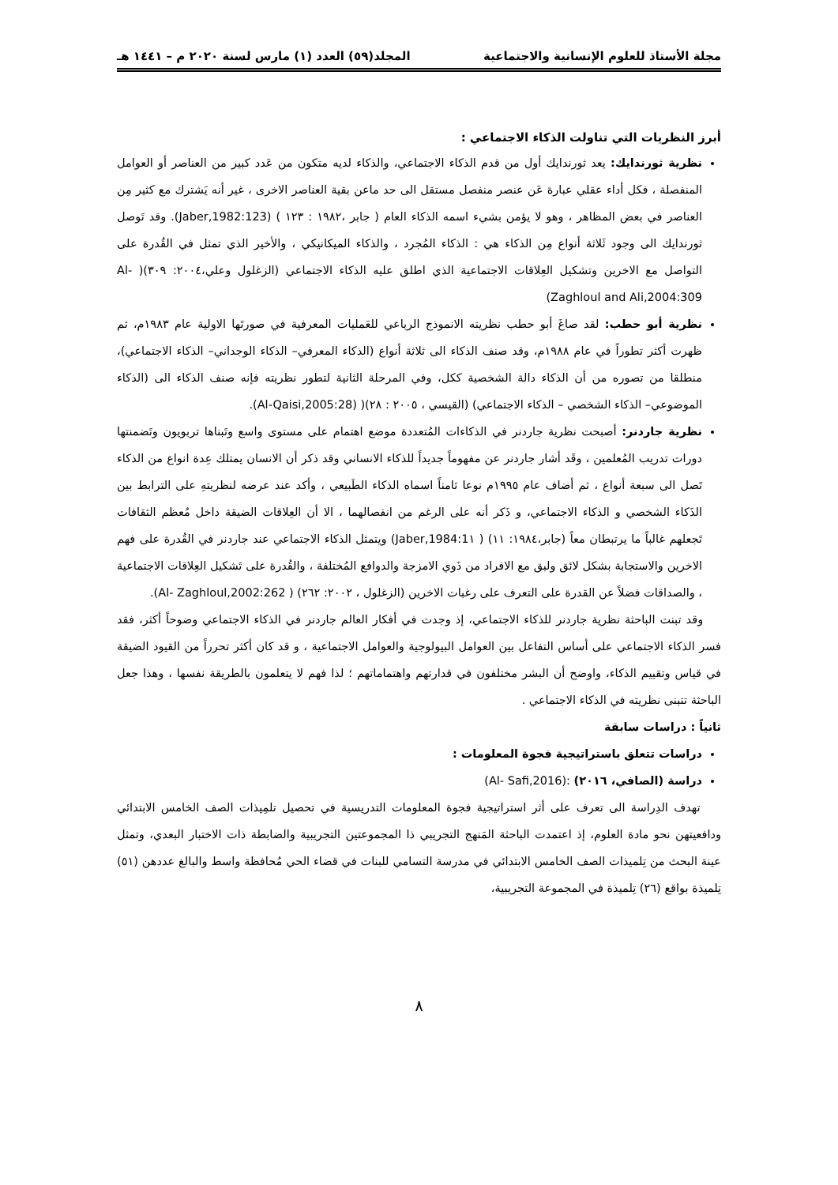مجلة الأستاذ للعلوم الإنسانية والاجتماعية المجلد(٥٩) العدد (١) مارس لسنة ٢٠٢٠ م – ١٤٤١ هـ
أبرز النظريات التي تناولت الذكاء الاجتماعي :
نظرية ثورندايك: يعد ثورندايك أول من قدم الذكاء الاجتماعي، والذكاء لديه متكون من عَدد كبير من العناصر أو العوامل المنفصلة ، فكل أداء عقلي عبارة عَن عنصر منفصل مستقل الى حد ماعن بقية العناصر الاخرى ، غير أنه يَشترك مع كثير مِن العناصر في بعض المظاهر ، وهو لا يؤمن بشيء اسمه الذكاء العام ( جابر ،١٩٨٢ : ١٢٣ ) (Jaber,1982:123). وقد تَوصل ثورندايك الى وجود ثَلاثة أنواع مِن الذكاء هي : الذكاء المُجرد ، والذكاء الميكانيكي ، والأخير الذي تمثل في القُدرة على التواصل مع الاخرين وتشكيل العِلاقات الاجتماعية الذي اطلق عليه الذكاء الاجتماعي (الزغلول وعلي،٢٠٠٤: ٣٠٩)( Al- Zaghloul and Ali,2004:309)
نظرية أبو حطب: لقد صاغَ أبو حطب نظريته الانموذج الرباعي للعَمليات المعرفية في صورتَها الاولية عام ١٩٨٣م، ثم ظهرت أكثر تطوراً في عام ١٩٨٨م، وقد صنف الذكاء الى ثلاثة أنواع (الذكاء المعرفي– الذكاء الوجداني– الذكاء الاجتماعي)، منطلقا من تصوره من أن الذكاء دالة الشخصية ككل، وفي المرحلة الثانية لتطور نظريته فإنه صنف الذكاء الى (الذكاء الموضوعي– الذكاء الشخصي – الذكاء الاجتماعي) (القيسي ، ٢٠٠٥ : ٢٨)( (Al-Qaisi,2005:28).
نظرية جاردنر: أصبحت نظرية جاردنر في الذكاءات المُتعددة موضع اهتمام على مستوى واسع وتَبناها تربويون وتَضمنتها دورات تدريب المُعلمين ، وقَد أشار جاردنر عن مفهوماً جديداً للذكاء الانساني وقد ذكر أن الانسان يمتلك عِدة انواع من الذكاء تَصل الى سبعة أنواع ، ثم أضاف عام ١٩٩٥م نوعا ثامناً اسماه الذكاء الطَبيعي ، وأكد عند عرضه لنظريتهِ على الترابط بين الذَكاء الشخصي و الذكاء الاجتماعي، و ذَكر أنه على الرغم من انفصالهما ، الا أن العِلاقات الضيقة داخل مُعظم الثقافات تَجعلهم غالباً ما يرتبطان معاً (جابر،١٩٨٤: ١١) ( Jaber,1984:1١) ويتمثل الذكاء الاجتماعي عند جاردنر في القُدرة على فهم الاخرين والاستجابة بشكل لائق ولبق مع الافراد من ذَوي الامزجة والدوافع المُختلفة ، والقُدرة على تَشكيل العِلاقات الاجتماعية ، والصداقات فضلاً عن القدرة على التعرف على رغبات الاخرين (الزغلول ، ٢٠٠٢: ٢٦٢) ( Al- Zaghloul,2002:262).
وقد تبنت الباحثة نظرية جاردنر للذكاء الاجتماعي، إذ وجدت في أفكار العالم جاردنر في الذكاء الاجتماعي وضوحاً أكثر، فقد فسر الذكاء الاجتماعي على أساس التفاعل بين العوامل البيولوجية والعوامل الاجتماعية ، و قد كان أكثر تحرراً من القيود الضيقة في قياس وتقييم الذكاء، واوضح أن البشر مختلفون في قدارتهم واهتماماتهم ؛ لذا فهم لا يتعلمون بالطريقة نفسها ، وهذا جعل الباحثة تتبنى نظريته في الذكاء الاجتماعي .
ثانياً : دراسات سابقة
دراسات تتعلق باستراتيجية فجوة المعلومات :
دراسة (الصافي، ٢٠١٦) :(Al- Safi,2016)
تهدف الدِراسة الى تعرف على أثر استراتيجية فجوة المعلومات التدريسية في تحصيل تلمِيذات الصف الخامس الابتدائي ودافعيتهن نحو مادة العلوم، إذ اعتمدت الباحثة المَنهج التجريبي ذا المجموعتين التجريبية والضابطة ذات الاختبار البعدي، وتمثل عينة البحث من تِلميذات الصف الخامس الابتدائي في مدرسة التسامي للبنات في قضاء الحي مُحافظة واسط والبالغ عددهن (٥١) تِلميذة بواقع (٢٦) تِلميذة في المجموعة التجريبية،
٨